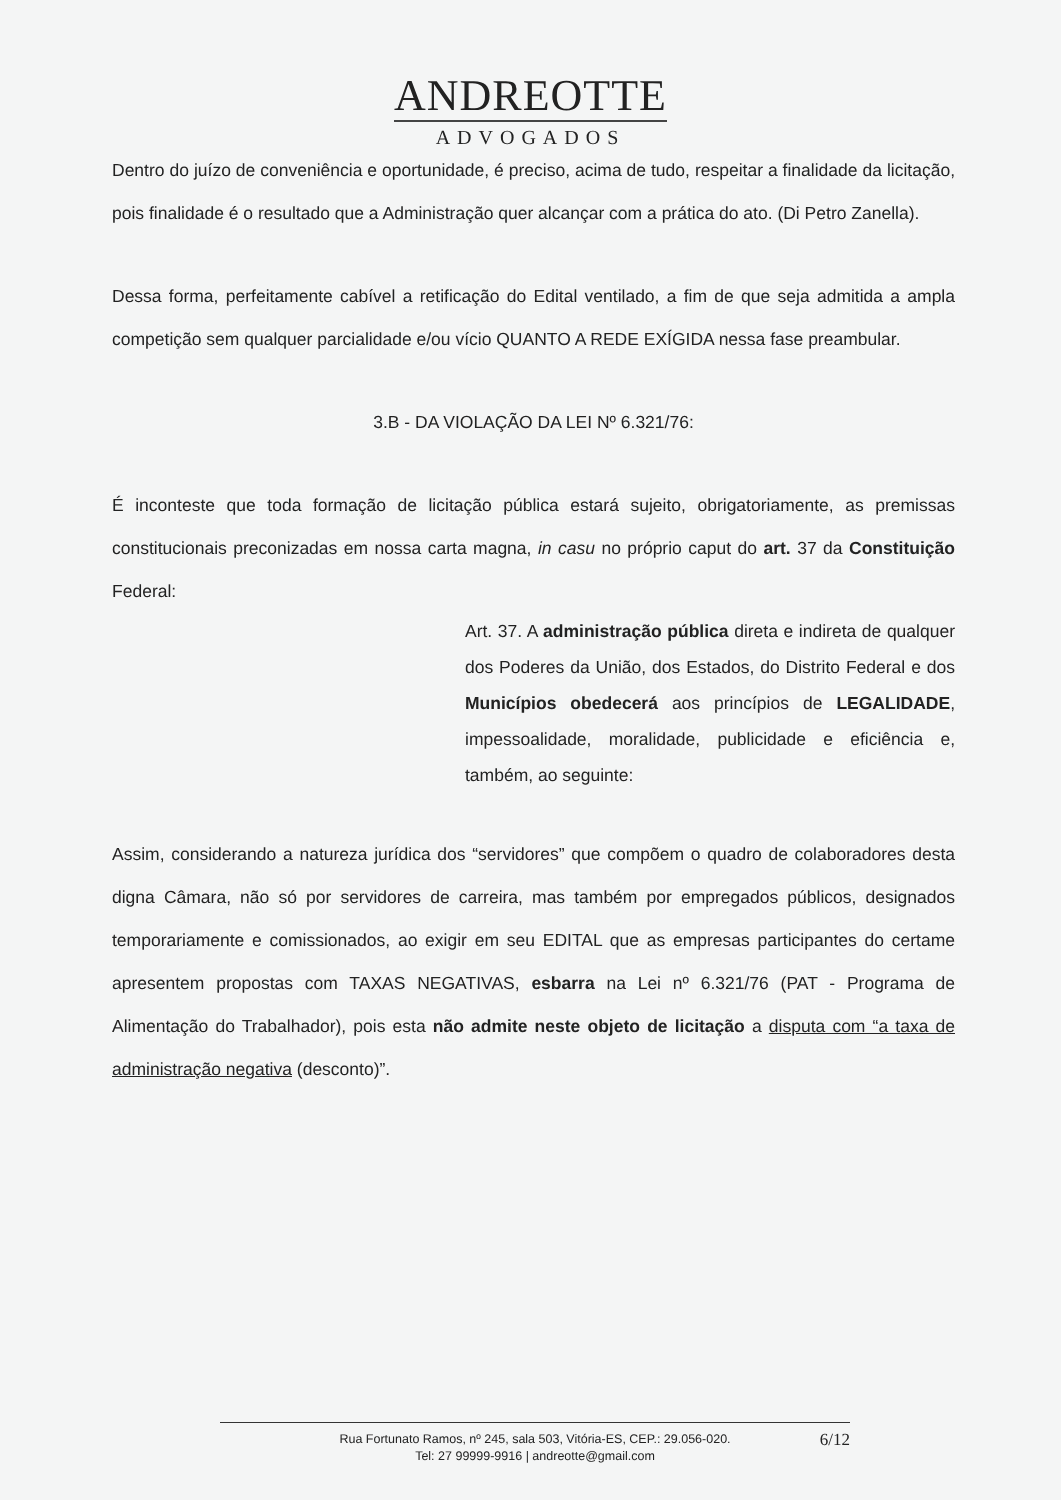ANDREOTTE
ADVOGADOS
Dentro do juízo de conveniência e oportunidade, é preciso, acima de tudo, respeitar a finalidade da licitação, pois finalidade é o resultado que a Administração quer alcançar com a prática do ato. (Di Petro Zanella).
Dessa forma, perfeitamente cabível a retificação do Edital ventilado, a fim de que seja admitida a ampla competição sem qualquer parcialidade e/ou vício QUANTO A REDE EXÍGIDA nessa fase preambular.
3.B - DA VIOLAÇÃO DA LEI Nº 6.321/76:
É inconteste que toda formação de licitação pública estará sujeito, obrigatoriamente, as premissas constitucionais preconizadas em nossa carta magna, in casu no próprio caput do art. 37 da Constituição Federal:
Art. 37. A administração pública direta e indireta de qualquer dos Poderes da União, dos Estados, do Distrito Federal e dos Municípios obedecerá aos princípios de LEGALIDADE, impessoalidade, moralidade, publicidade e eficiência e, também, ao seguinte:
Assim, considerando a natureza jurídica dos “servidores” que compõem o quadro de colaboradores desta digna Câmara, não só por servidores de carreira, mas também por empregados públicos, designados temporariamente e comissionados, ao exigir em seu EDITAL que as empresas participantes do certame apresentem propostas com TAXAS NEGATIVAS, esbarra na Lei nº 6.321/76 (PAT - Programa de Alimentação do Trabalhador), pois esta não admite neste objeto de licitação a disputa com “a taxa de administração negativa (desconto)”.
Rua Fortunato Ramos, nº 245, sala 503, Vitória-ES, CEP.: 29.056-020.
Tel: 27 99999-9916 | andreotte@gmail.com
6/12